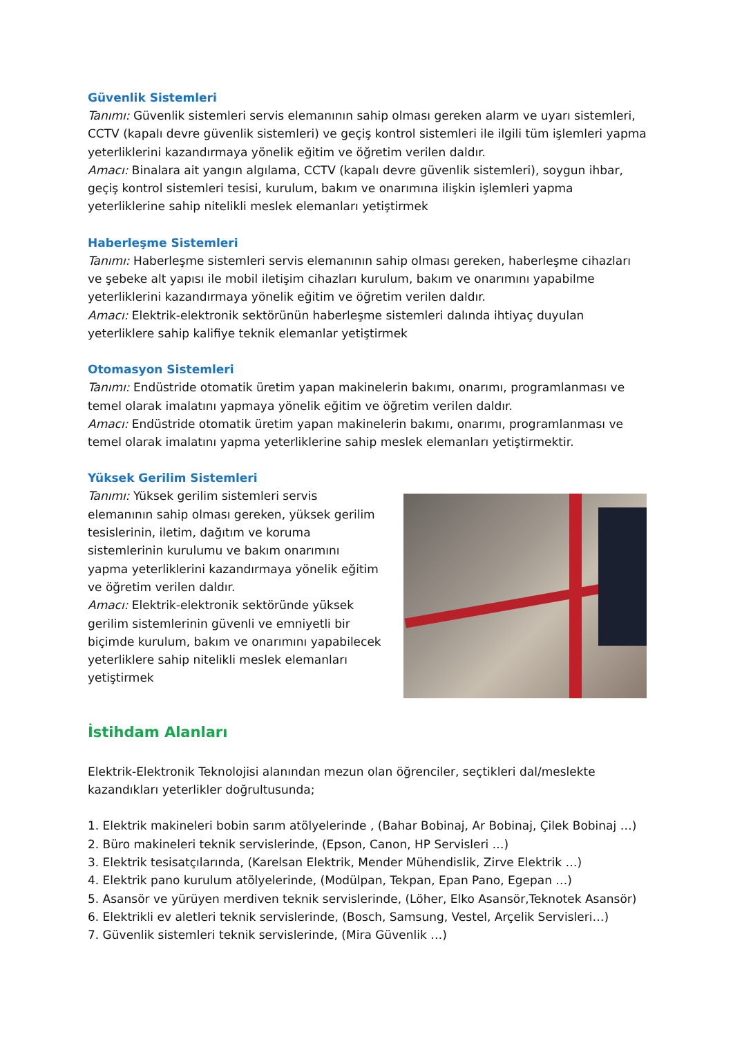Güvenlik Sistemleri
Tanımı: Güvenlik sistemleri servis elemanının sahip olması gereken alarm ve uyarı sistemleri, CCTV (kapalı devre güvenlik sistemleri) ve geçiş kontrol sistemleri ile ilgili tüm işlemleri yapma yeterliklerini kazandırmaya yönelik eğitim ve öğretim verilen daldır.
Amacı: Binalara ait yangın algılama, CCTV (kapalı devre güvenlik sistemleri), soygun ihbar, geçiş kontrol sistemleri tesisi, kurulum, bakım ve onarımına ilişkin işlemleri yapma yeterliklerine sahip nitelikli meslek elemanları yetiştirmek
Haberleşme Sistemleri
Tanımı: Haberleşme sistemleri servis elemanının sahip olması gereken, haberleşme cihazları ve şebeke alt yapısı ile mobil iletişim cihazları kurulum, bakım ve onarımını yapabilme yeterliklerini kazandırmaya yönelik eğitim ve öğretim verilen daldır.
Amacı: Elektrik-elektronik sektörünün haberleşme sistemleri dalında ihtiyaç duyulan yeterliklere sahip kalifiye teknik elemanlar yetiştirmek
Otomasyon Sistemleri
Tanımı: Endüstride otomatik üretim yapan makinelerin bakımı, onarımı, programlanması ve temel olarak imalatını yapmaya yönelik eğitim ve öğretim verilen daldır.
Amacı: Endüstride otomatik üretim yapan makinelerin bakımı, onarımı, programlanması ve temel olarak imalatını yapma yeterliklerine sahip meslek elemanları yetiştirmektir.
Yüksek Gerilim Sistemleri
Tanımı: Yüksek gerilim sistemleri servis elemanının sahip olması gereken, yüksek gerilim tesislerinin, iletim, dağıtım ve koruma sistemlerinin kurulumu ve bakım onarımını yapma yeterliklerini kazandırmaya yönelik eğitim ve öğretim verilen daldır.
Amacı: Elektrik-elektronik sektöründe yüksek gerilim sistemlerinin güvenli ve emniyetli bir biçimde kurulum, bakım ve onarımını yapabilecek yeterliklere sahip nitelikli meslek elemanları yetiştirmek
İstihdam Alanları
Elektrik-Elektronik Teknolojisi alanından mezun olan öğrenciler, seçtikleri dal/meslekte kazandıkları yeterlikler doğrultusunda;
1. Elektrik makineleri bobin sarım atölyelerinde , (Bahar Bobinaj, Ar Bobinaj, Çilek Bobinaj …)
2. Büro makineleri teknik servislerinde, (Epson, Canon, HP Servisleri …)
3. Elektrik tesisatçılarında, (Karelsan Elektrik, Mender Mühendislik, Zirve Elektrik …)
4. Elektrik pano kurulum atölyelerinde, (Modülpan, Tekpan, Epan Pano, Egepan …)
5. Asansör ve yürüyen merdiven teknik servislerinde, (Löher, Elko Asansör,Teknotek Asansör)
6. Elektrikli ev aletleri teknik servislerinde, (Bosch, Samsung, Vestel, Arçelik Servisleri…)
7. Güvenlik sistemleri teknik servislerinde, (Mira Güvenlik …)